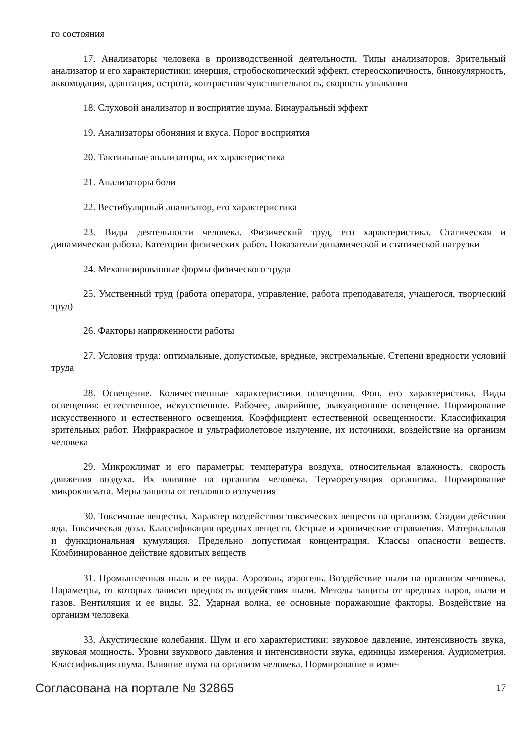го состояния
17. Анализаторы человека в производственной деятельности. Типы анализаторов. Зрительный анализатор и его характеристики: инерция, стробоскопический эффект, стереоскопичность, бинокулярность, аккомодация, адаптация, острота, контрастная чувствительность, скорость узнавания
18. Слуховой анализатор и восприятие шума. Бинауральный эффект
19. Анализаторы обоняния и вкуса. Порог восприятия
20. Тактильные анализаторы, их характеристика
21. Анализаторы боли
22. Вестибулярный анализатор, его характеристика
23. Виды деятельности человека. Физический труд, его характеристика. Статическая и динамическая работа. Категории физических работ. Показатели динамической и статической нагрузки
24. Механизированные формы физического труда
25. Умственный труд (работа оператора, управление, работа преподавателя, учащегося, творческий труд)
26. Факторы напряженности работы
27. Условия труда: оптимальные, допустимые, вредные, экстремальные. Степени вредности условий труда
28. Освещение. Количественные характеристики освещения. Фон, его характеристика. Виды освещения: естественное, искусственное. Рабочее, аварийное, эвакуационное освещение. Нормирование искусственного и естественного освещения. Коэффициент естественной освещенности. Классификация зрительных работ. Инфракрасное и ультрафиолетовое излучение, их источники, воздействие на организм человека
29. Микроклимат и его параметры: температура воздуха, относительная влажность, скорость движения воздуха. Их влияние на организм человека. Терморегуляция организма. Нормирование микроклимата. Меры защиты от теплового излучения
30. Токсичные вещества. Характер воздействия токсических веществ на организм. Стадии действия яда. Токсическая доза. Классификация вредных веществ. Острые и хронические отравления. Материальная и функциональная кумуляция. Предельно допустимая концентрация. Классы опасности веществ. Комбинированное действие ядовитых веществ
31. Промышленная пыль и ее виды. Аэрозоль, аэрогель. Воздействие пыли на организм человека. Параметры, от которых зависит вредность воздействия пыли. Методы защиты от вредных паров, пыли и газов. Вентиляция и ее виды. 32. Ударная волна, ее основные поражающие факторы. Воздействие на организм человека
33. Акустические колебания. Шум и его характеристики: звуковое давление, интенсивность звука, звуковая мощность. Уровни звукового давления и интенсивности звука, единицы измерения. Аудиометрия. Классификация шума. Влияние шума на организм человека. Нормирование и изме-
Согласована на портале № 32865 17